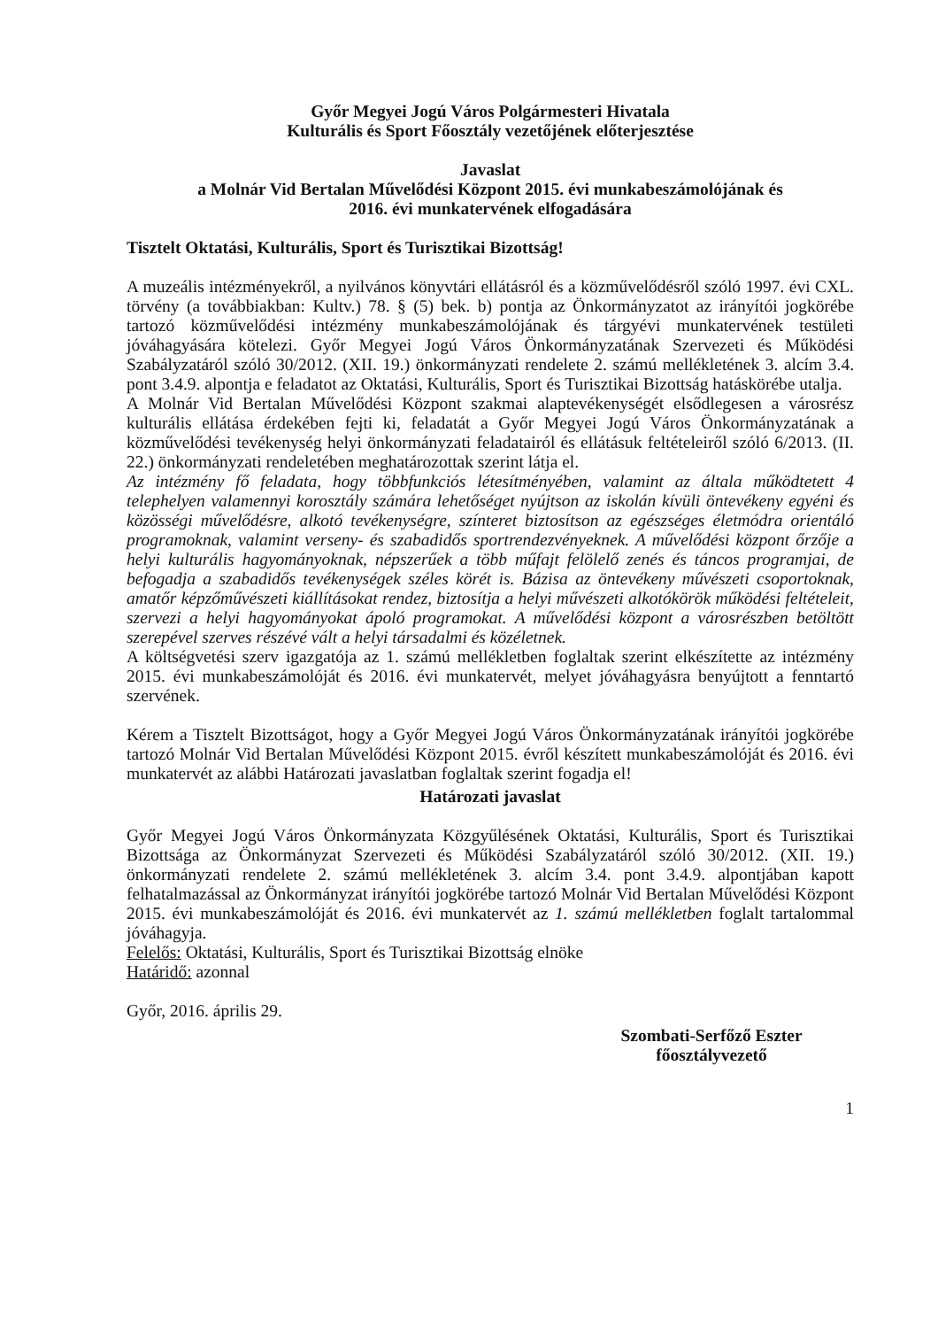Győr Megyei Jogú Város Polgármesteri Hivatala
Kulturális és Sport Főosztály vezetőjének előterjesztése
Javaslat
a Molnár Vid Bertalan Művelődési Központ 2015. évi munkabeszámolójának és
2016. évi munkatervének elfogadására
Tisztelt Oktatási, Kulturális, Sport és Turisztikai Bizottság!
A muzeális intézményekről, a nyilvános könyvtári ellátásról és a közművelődésről szóló 1997. évi CXL. törvény (a továbbiakban: Kultv.) 78. § (5) bek. b) pontja az Önkormányzatot az irányítói jogkörébe tartozó közművelődési intézmény munkabeszámolójának és tárgyévi munkatervének testületi jóváhagyására kötelezi. Győr Megyei Jogú Város Önkormányzatának Szervezeti és Működési Szabályzatáról szóló 30/2012. (XII. 19.) önkormányzati rendelete 2. számú mellékletének 3. alcím 3.4. pont 3.4.9. alpontja e feladatot az Oktatási, Kulturális, Sport és Turisztikai Bizottság hatáskörébe utalja.
A Molnár Vid Bertalan Művelődési Központ szakmai alaptevékenységét elsődlegesen a városrész kulturális ellátása érdekében fejti ki, feladatát a Győr Megyei Jogú Város Önkormányzatának a közművelődési tevékenység helyi önkormányzati feladatairól és ellátásuk feltételeiről szóló 6/2013. (II. 22.) önkormányzati rendeletében meghatározottak szerint látja el.
Az intézmény fő feladata, hogy többfunkciós létesítményében, valamint az általa működtetett 4 telephelyen valamennyi korosztály számára lehetőséget nyújtson az iskolán kívüli öntevékeny egyéni és közösségi művelődésre, alkotó tevékenységre, színteret biztosítson az egészséges életmódra orientáló programoknak, valamint verseny- és szabadidős sportrendezvényeknek. A művelődési központ őrzője a helyi kulturális hagyományoknak, népszerűek a több műfajt felölelő zenés és táncos programjai, de befogadja a szabadidős tevékenységek széles körét is. Bázisa az öntevékeny művészeti csoportoknak, amatőr képzőművészeti kiállításokat rendez, biztosítja a helyi művészeti alkotókörök működési feltételeit, szervezi a helyi hagyományokat ápoló programokat. A művelődési központ a városrészben betöltött szerepével szerves részévé vált a helyi társadalmi és közéletnek.
A költségvetési szerv igazgatója az 1. számú mellékletben foglaltak szerint elkészítette az intézmény 2015. évi munkabeszámolóját és 2016. évi munkatervét, melyet jóváhagyásra benyújtott a fenntartó szervének.
Kérem a Tisztelt Bizottságot, hogy a Győr Megyei Jogú Város Önkormányzatának irányítói jogkörébe tartozó Molnár Vid Bertalan Művelődési Központ 2015. évről készített munkabeszámolóját és 2016. évi munkatervét az alábbi Határozati javaslatban foglaltak szerint fogadja el!
Határozati javaslat
Győr Megyei Jogú Város Önkormányzata Közgyűlésének Oktatási, Kulturális, Sport és Turisztikai Bizottsága az Önkormányzat Szervezeti és Működési Szabályzatáról szóló 30/2012. (XII. 19.) önkormányzati rendelete 2. számú mellékletének 3. alcím 3.4. pont 3.4.9. alpontjában kapott felhatalmazással az Önkormányzat irányítói jogkörébe tartozó Molnár Vid Bertalan Művelődési Központ 2015. évi munkabeszámolóját és 2016. évi munkatervét az 1. számú mellékletben foglalt tartalommal jóváhagyja.
Felelős: Oktatási, Kulturális, Sport és Turisztikai Bizottság elnöke
Határidő: azonnal
Győr, 2016. április 29.
Szombati-Serfőző Eszter
főosztályvezető
1